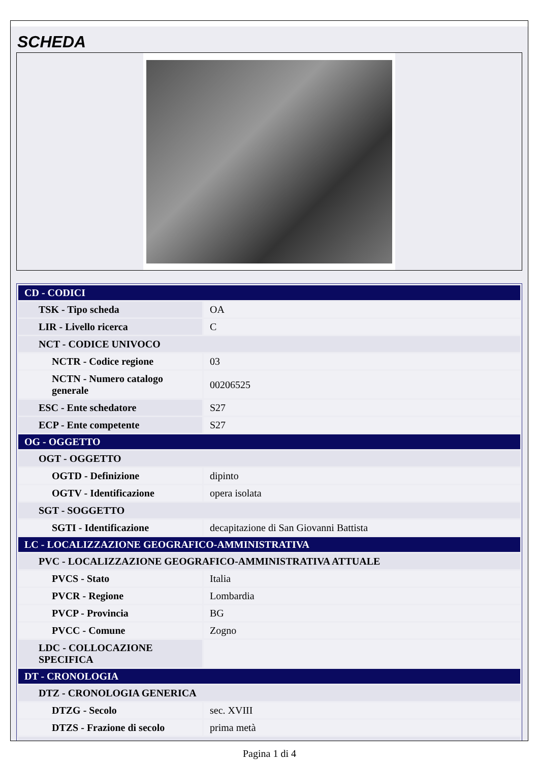SCHEDA
| CD - CODICI | |
| TSK - Tipo scheda | OA |
| LIR - Livello ricerca | C |
| NCT - CODICE UNIVOCO | |
| NCTR - Codice regione | 03 |
| NCTN - Numero catalogo generale | 00206525 |
| ESC - Ente schedatore | S27 |
| ECP - Ente competente | S27 |
| OG - OGGETTO | |
| OGT - OGGETTO | |
| OGTD - Definizione | dipinto |
| OGTV - Identificazione | opera isolata |
| SGT - SOGGETTO | |
| SGTI - Identificazione | decapitazione di San Giovanni Battista |
| LC - LOCALIZZAZIONE GEOGRAFICO-AMMINISTRATIVA | |
| PVC - LOCALIZZAZIONE GEOGRAFICO-AMMINISTRATIVA ATTUALE | |
| PVCS - Stato | Italia |
| PVCR - Regione | Lombardia |
| PVCP - Provincia | BG |
| PVCC - Comune | Zogno |
| LDC - COLLOCAZIONE SPECIFICA | |
| DT - CRONOLOGIA | |
| DTZ - CRONOLOGIA GENERICA | |
| DTZG - Secolo | sec. XVIII |
| DTZS - Frazione di secolo | prima metà |
Pagina 1 di 4